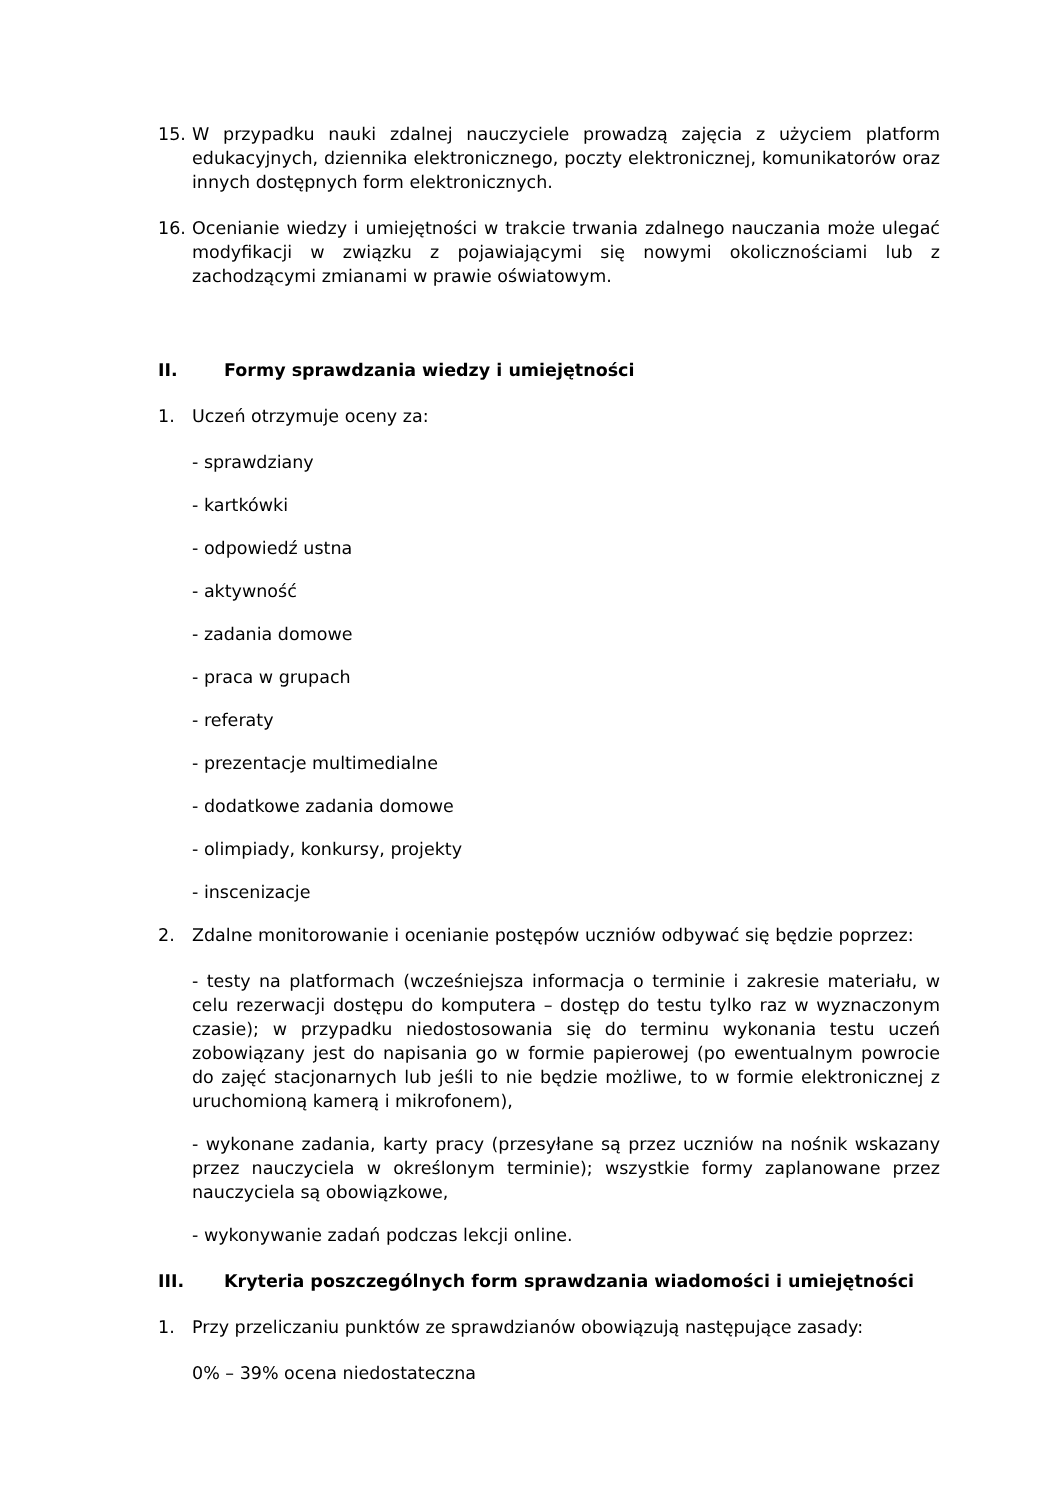15. W przypadku nauki zdalnej nauczyciele prowadzą zajęcia z użyciem platform edukacyjnych, dziennika elektronicznego, poczty elektronicznej, komunikatorów oraz innych dostępnych form elektronicznych.
16. Ocenianie wiedzy i umiejętności w trakcie trwania zdalnego nauczania może ulegać modyfikacji w związku z pojawiającymi się nowymi okolicznościami lub z zachodzącymi zmianami w prawie oświatowym.
II. Formy sprawdzania wiedzy i umiejętności
1. Uczeń otrzymuje oceny za:
- sprawdziany
- kartkówki
- odpowiedź ustna
- aktywność
- zadania domowe
- praca w grupach
- referaty
- prezentacje multimedialne
- dodatkowe zadania domowe
- olimpiady, konkursy, projekty
- inscenizacje
2. Zdalne monitorowanie i ocenianie postępów uczniów odbywać się będzie poprzez:
- testy na platformach (wcześniejsza informacja o terminie i zakresie materiału, w celu rezerwacji dostępu do komputera – dostęp do testu tylko raz w wyznaczonym czasie); w przypadku niedostosowania się do terminu wykonania testu uczeń zobowiązany jest do napisania go w formie papierowej (po ewentualnym powrocie do zajęć stacjonarnych lub jeśli to nie będzie możliwe, to w formie elektronicznej z uruchomioną kamerą i mikrofonem),
- wykonane zadania, karty pracy (przesyłane są przez uczniów na nośnik wskazany przez nauczyciela w określonym terminie); wszystkie formy zaplanowane przez nauczyciela są obowiązkowe,
- wykonywanie zadań podczas lekcji online.
III. Kryteria poszczególnych form sprawdzania wiadomości i umiejętności
1. Przy przeliczaniu punktów ze sprawdzianów obowiązują następujące zasady:
0% – 39% ocena niedostateczna